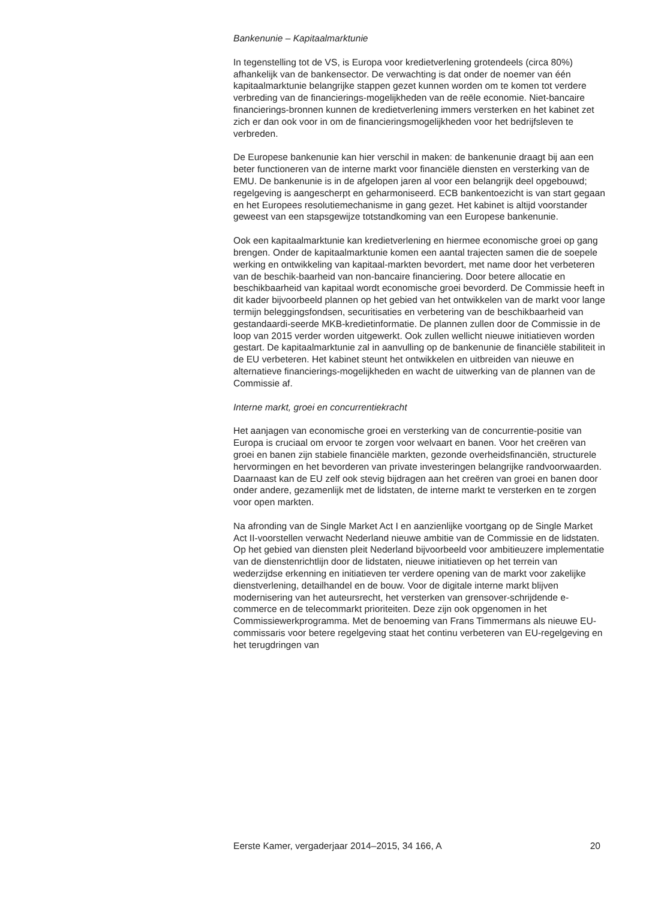Bankenunie – Kapitaalmarktunie
In tegenstelling tot de VS, is Europa voor kredietverlening grotendeels (circa 80%) afhankelijk van de bankensector. De verwachting is dat onder de noemer van één kapitaalmarktunie belangrijke stappen gezet kunnen worden om te komen tot verdere verbreding van de financierings-mogelijkheden van de reële economie. Niet-bancaire financierings-bronnen kunnen de kredietverlening immers versterken en het kabinet zet zich er dan ook voor in om de financieringsmogelijkheden voor het bedrijfsleven te verbreden.
De Europese bankenunie kan hier verschil in maken: de bankenunie draagt bij aan een beter functioneren van de interne markt voor financiële diensten en versterking van de EMU. De bankenunie is in de afgelopen jaren al voor een belangrijk deel opgebouwd; regelgeving is aangescherpt en geharmoniseerd. ECB bankentoezicht is van start gegaan en het Europees resolutiemechanisme in gang gezet. Het kabinet is altijd voorstander geweest van een stapsgewijze totstandkoming van een Europese bankenunie.
Ook een kapitaalmarktunie kan kredietverlening en hiermee economische groei op gang brengen. Onder de kapitaalmarktunie komen een aantal trajecten samen die de soepele werking en ontwikkeling van kapitaal-markten bevordert, met name door het verbeteren van de beschik-baarheid van non-bancaire financiering. Door betere allocatie en beschikbaarheid van kapitaal wordt economische groei bevorderd. De Commissie heeft in dit kader bijvoorbeeld plannen op het gebied van het ontwikkelen van de markt voor lange termijn beleggingsfondsen, securitisaties en verbetering van de beschikbaarheid van gestandaardi-seerde MKB-kredietinformatie. De plannen zullen door de Commissie in de loop van 2015 verder worden uitgewerkt. Ook zullen wellicht nieuwe initiatieven worden gestart. De kapitaalmarktunie zal in aanvulling op de bankenunie de financiële stabiliteit in de EU verbeteren. Het kabinet steunt het ontwikkelen en uitbreiden van nieuwe en alternatieve financierings-mogelijkheden en wacht de uitwerking van de plannen van de Commissie af.
Interne markt, groei en concurrentiekracht
Het aanjagen van economische groei en versterking van de concurrentie-positie van Europa is cruciaal om ervoor te zorgen voor welvaart en banen. Voor het creëren van groei en banen zijn stabiele financiële markten, gezonde overheidsfinanciën, structurele hervormingen en het bevorderen van private investeringen belangrijke randvoorwaarden. Daarnaast kan de EU zelf ook stevig bijdragen aan het creëren van groei en banen door onder andere, gezamenlijk met de lidstaten, de interne markt te versterken en te zorgen voor open markten.
Na afronding van de Single Market Act I en aanzienlijke voortgang op de Single Market Act II-voorstellen verwacht Nederland nieuwe ambitie van de Commissie en de lidstaten. Op het gebied van diensten pleit Nederland bijvoorbeeld voor ambitieuzere implementatie van de dienstenrichtlijn door de lidstaten, nieuwe initiatieven op het terrein van wederzijdse erkenning en initiatieven ter verdere opening van de markt voor zakelijke dienstverlening, detailhandel en de bouw. Voor de digitale interne markt blijven modernisering van het auteursrecht, het versterken van grensover-schrijdende e-commerce en de telecommarkt prioriteiten. Deze zijn ook opgenomen in het Commissiewerkprogramma. Met de benoeming van Frans Timmermans als nieuwe EU-commissaris voor betere regelgeving staat het continu verbeteren van EU-regelgeving en het terugdringen van
Eerste Kamer, vergaderjaar 2014–2015, 34 166, A 20